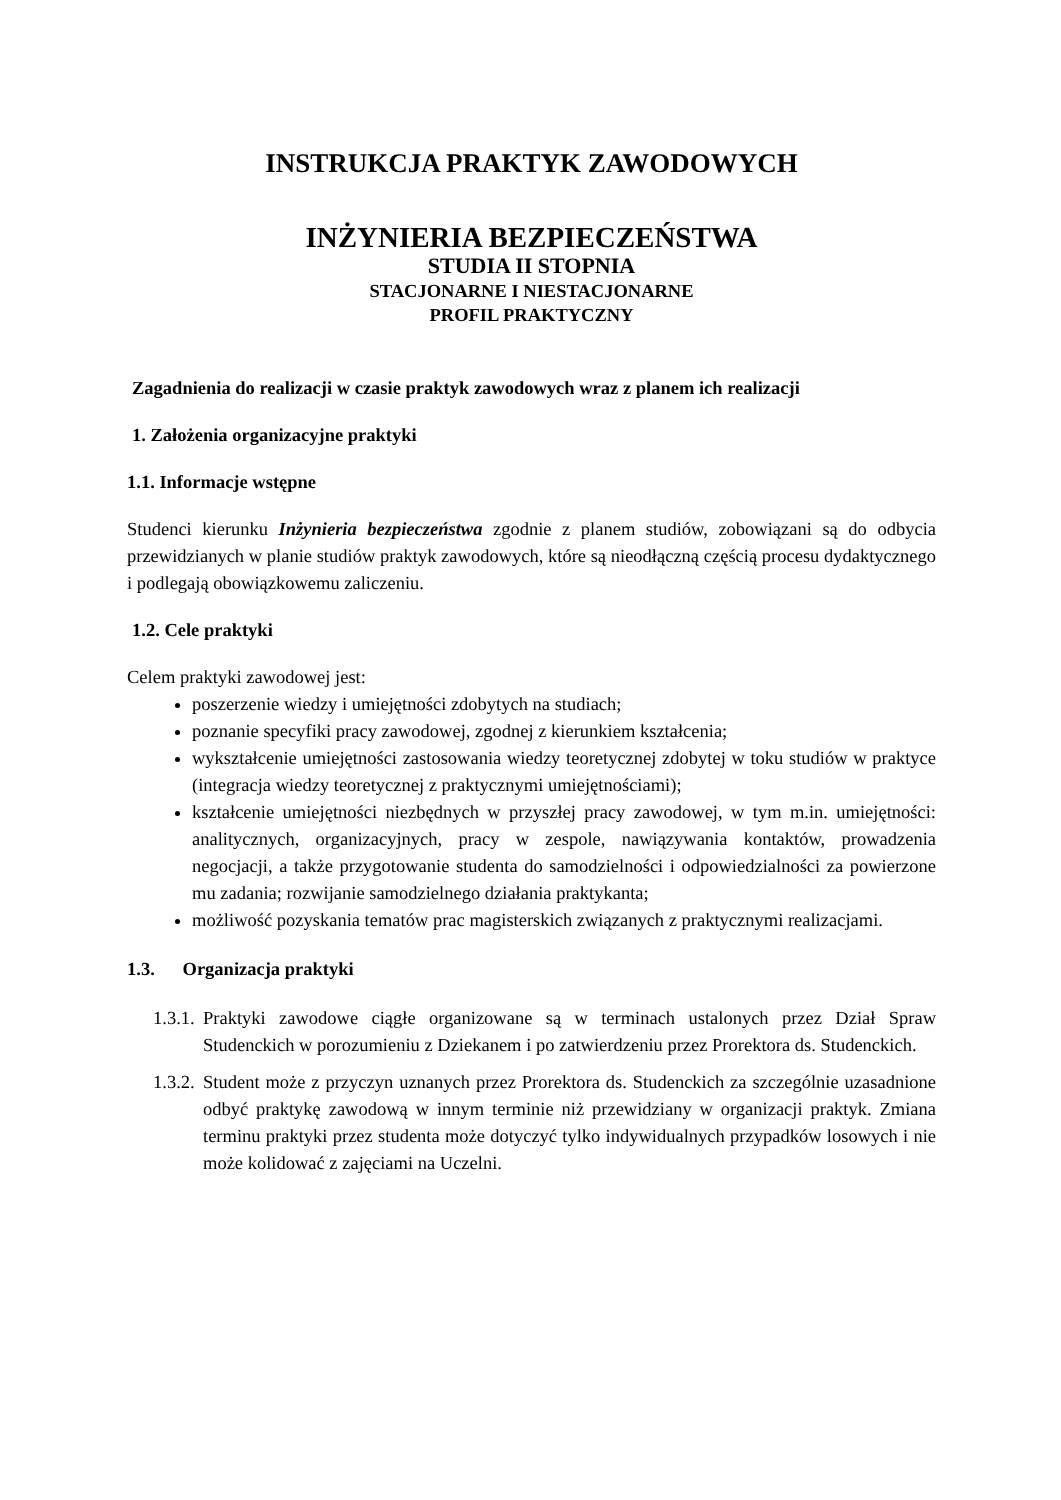INSTRUKCJA PRAKTYK ZAWODOWYCH
INŻYNIERIA BEZPIECZEŃSTWA
STUDIA II STOPNIA
STACJONARNE I NIESTACJONARNE
PROFIL PRAKTYCZNY
Zagadnienia do realizacji w czasie praktyk zawodowych wraz z planem ich realizacji
1. Założenia organizacyjne praktyki
1.1. Informacje wstępne
Studenci kierunku Inżynieria bezpieczeństwa zgodnie z planem studiów, zobowiązani są do odbycia przewidzianych w planie studiów praktyk zawodowych, które są nieodłączną częścią procesu dydaktycznego i podlegają obowiązkowemu zaliczeniu.
1.2. Cele praktyki
Celem praktyki zawodowej jest:
poszerzenie wiedzy i umiejętności zdobytych na studiach;
poznanie specyfiki pracy zawodowej, zgodnej z kierunkiem kształcenia;
wykształcenie umiejętności zastosowania wiedzy teoretycznej zdobytej w toku studiów w praktyce (integracja wiedzy teoretycznej z praktycznymi umiejętnościami);
kształcenie umiejętności niezbędnych w przyszłej pracy zawodowej, w tym m.in. umiejętności: analitycznych, organizacyjnych, pracy w zespole, nawiązywania kontaktów, prowadzenia negocjacji, a także przygotowanie studenta do samodzielności i odpowiedzialności za powierzone mu zadania; rozwijanie samodzielnego działania praktykanta;
możliwość pozyskania tematów prac magisterskich związanych z praktycznymi realizacjami.
1.3. Organizacja praktyki
1.3.1.
Praktyki zawodowe ciągłe organizowane są w terminach ustalonych przez Dział Spraw Studenckich w porozumieniu z Dziekanem i po zatwierdzeniu przez Prorektora ds. Studenckich.
1.3.2.
Student może z przyczyn uznanych przez Prorektora ds. Studenckich za szczególnie uzasadnione odbyć praktykę zawodową w innym terminie niż przewidziany w organizacji praktyk. Zmiana terminu praktyki przez studenta może dotyczyć tylko indywidualnych przypadków losowych i nie może kolidować z zajęciami na Uczelni.